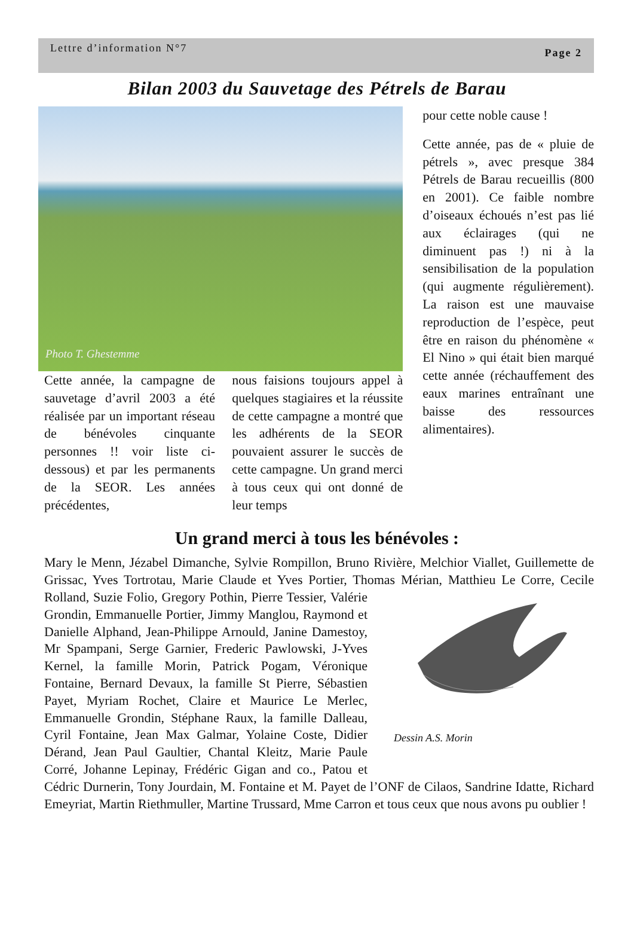Lettre d’information N°7 Page 2
Bilan 2003 du Sauvetage des Pétrels de Barau
Photo T. Ghestemme
Cette année, la campagne de sauvetage d’avril 2003 a été réalisée par un important réseau de bénévoles cinquante personnes !! voir liste ci-dessous) et par les permanents de la SEOR. Les années précédentes,
nous faisions toujours appel à quelques stagiaires et la réussite de cette campagne a montré que les adhérents de la SEOR pouvaient assurer le succès de cette campagne. Un grand merci à tous ceux qui ont donné de leur temps
pour cette noble cause !
Cette année, pas de « pluie de pétrels », avec presque 384 Pétrels de Barau recueillis (800 en 2001). Ce faible nombre d’oiseaux échoués n’est pas lié aux éclairages (qui ne diminuent pas !) ni à la sensibilisation de la population (qui augmente régulièrement). La raison est une mauvaise reproduction de l’espèce, peut être en raison du phénomène « El Nino » qui était bien marqué cette année (réchauffement des eaux marines entraînant une baisse des ressources alimentaires).
Un grand merci à tous les bénévoles :
Mary le Menn, Jézabel Dimanche, Sylvie Rompillon, Bruno Rivière, Melchior Viallet, Guillemette de Grissac, Yves Tortrotau, Marie Claude et Yves Portier, Thomas Mérian, Matthieu Le Corre,
Dessin A.S. Morin
Cecile Rolland, Suzie Folio, Gregory Pothin, Pierre Tessier, Valérie Grondin, Emmanuelle Portier, Jimmy Manglou, Raymond et Danielle Alphand, Jean-Philippe Arnould, Janine Damestoy, Mr Spampani, Serge Garnier, Frederic Pawlowski, J-Yves Kernel, la famille Morin, Patrick Pogam, Véronique Fontaine, Bernard Devaux, la famille St Pierre, Sébastien Payet, Myriam Rochet, Claire et Maurice Le Merlec, Emmanuelle Grondin, Stéphane Raux, la famille Dalleau, Cyril Fontaine, Jean Max Galmar, Yolaine Coste, Didier Dérand, Jean Paul Gaultier, Chantal Kleitz, Marie Paule Corré, Johanne Lepinay, Frédéric Gigan and co., Patou et Cédric Durnerin, Tony Jourdain, M. Fontaine et M. Payet de l’ONF de Cilaos, Sandrine Idatte, Richard Emeyriat, Martin Riethmuller, Martine Trussard, Mme Carron et tous ceux que nous avons pu oublier !